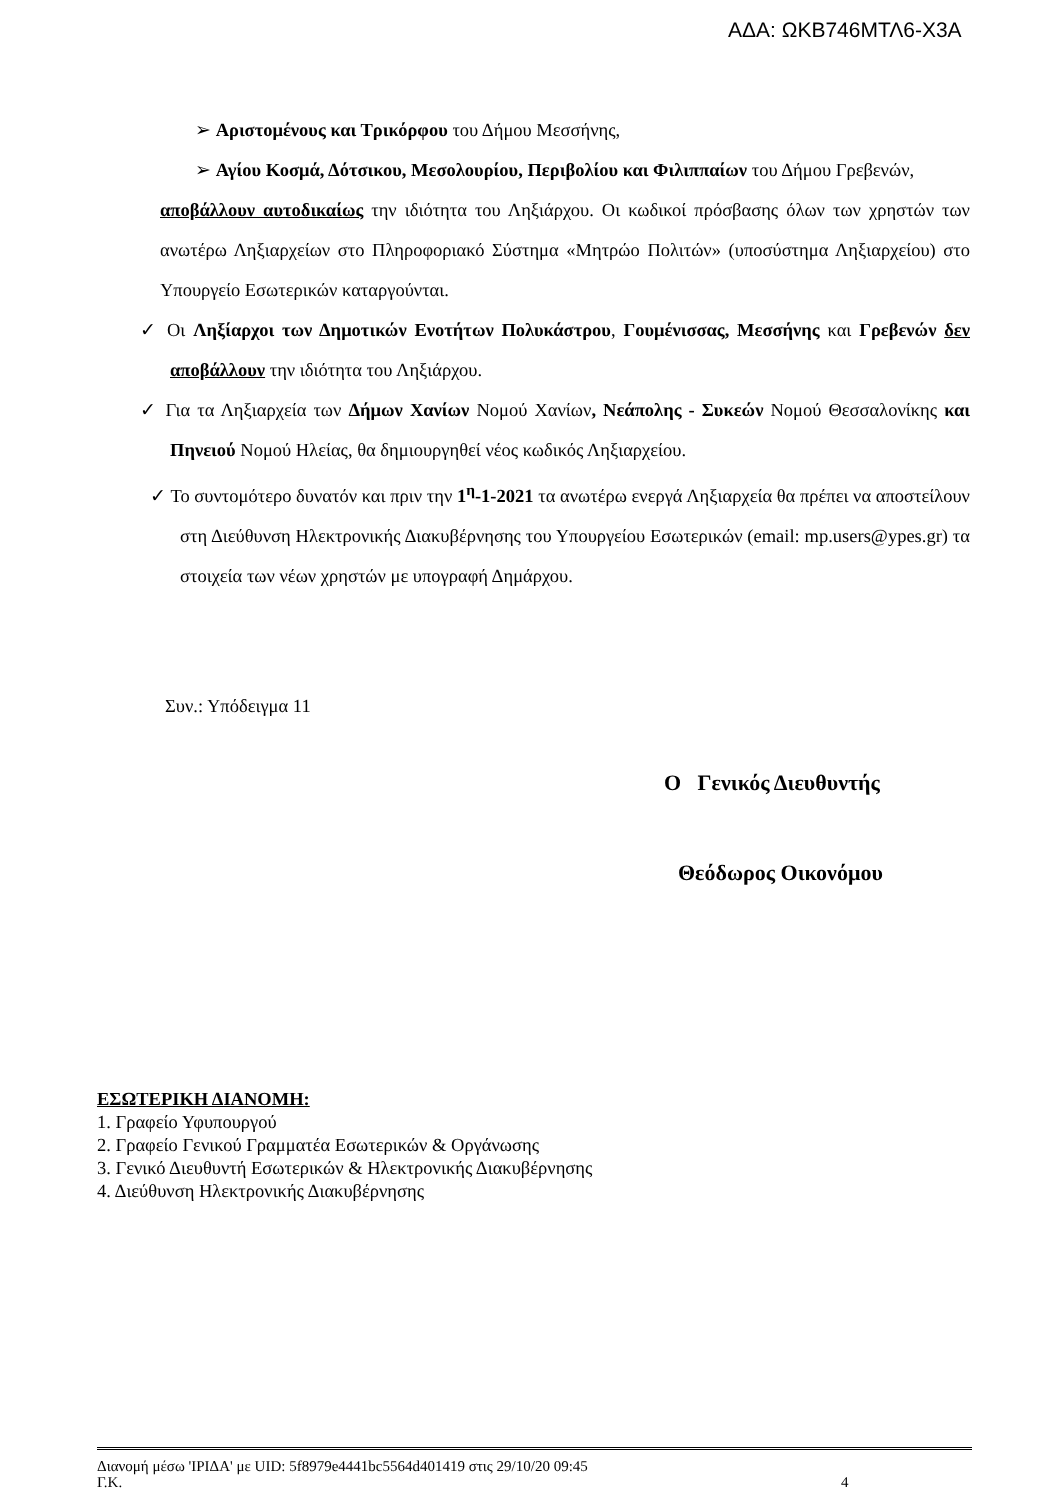ΑΔΑ: ΩΚΒ746ΜΤΛ6-Χ3Α
➢ Αριστομένους και Τρικόρφου του Δήμου Μεσσήνης,
➢ Αγίου Κοσμά, Δότσικου, Μεσολουρίου, Περιβολίου και Φιλιππαίων του Δήμου Γρεβενών,
αποβάλλουν αυτοδικαίως την ιδιότητα του Ληξιάρχου. Οι κωδικοί πρόσβασης όλων των χρηστών των ανωτέρω Ληξιαρχείων στο Πληροφοριακό Σύστημα «Μητρώο Πολιτών» (υποσύστημα Ληξιαρχείου) στο Υπουργείο Εσωτερικών καταργούνται.
✓ Οι Ληξίαρχοι των Δημοτικών Ενοτήτων Πολυκάστρου, Γουμένισσας, Μεσσήνης και Γρεβενών δεν αποβάλλουν την ιδιότητα του Ληξιάρχου.
✓ Για τα Ληξιαρχεία των Δήμων Χανίων Νομού Χανίων, Νεάπολης - Συκεών Νομού Θεσσαλονίκης και Πηνειού Νομού Ηλείας, θα δημιουργηθεί νέος κωδικός Ληξιαρχείου.
✓ Το συντομότερο δυνατόν και πριν την 1<sup>η</sup>-1-2021 τα ανωτέρω ενεργά Ληξιαρχεία θα πρέπει να αποστείλουν στη Διεύθυνση Ηλεκτρονικής Διακυβέρνησης του Υπουργείου Εσωτερικών (email: mp.users@ypes.gr) τα στοιχεία των νέων χρηστών με υπογραφή Δημάρχου.
Συν.: Υπόδειγμα 11
Ο Γενικός Διευθυντής
Θεόδωρος Οικονόμου
ΕΣΩΤΕΡΙΚΗ ΔΙΑΝΟΜΗ:
1. Γραφείο Υφυπουργού
2. Γραφείο Γενικού Γραμματέα Εσωτερικών & Οργάνωσης
3. Γενικό Διευθυντή Εσωτερικών & Ηλεκτρονικής Διακυβέρνησης
4. Διεύθυνση Ηλεκτρονικής Διακυβέρνησης
Διανομή μέσω 'ΙΡΙΔΑ' με UID: 5f8979e4441bc5564d401419 στις 29/10/20 09:45
Γ.Κ. 4